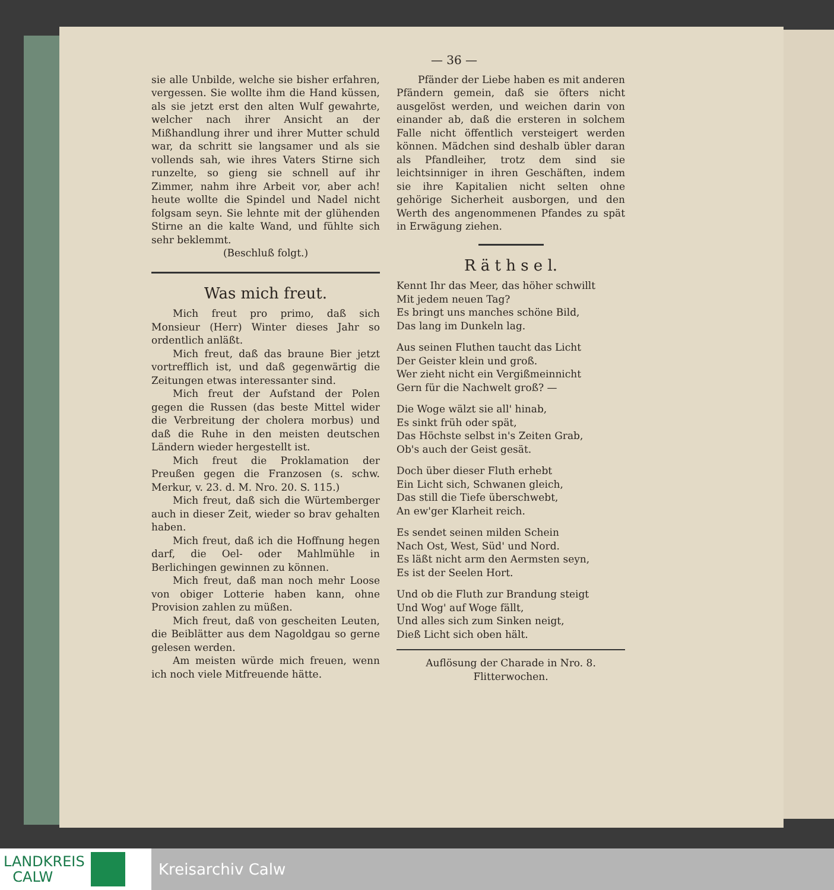— 36 —
sie alle Unbilde, welche sie bisher erfahren, vergessen. Sie wollte ihm die Hand küssen, als sie jetzt erst den alten Wulf gewahrte, welcher nach ihrer Ansicht an der Mißhandlung ihrer und ihrer Mutter schuld war, da schritt sie langsamer und als sie vollends sah, wie ihres Vaters Stirne sich runzelte, so gieng sie schnell auf ihr Zimmer, nahm ihre Arbeit vor, aber ach! heute wollte die Spindel und Nadel nicht folgsam seyn. Sie lehnte mit der glühenden Stirne an die kalte Wand, und fühlte sich sehr beklemmt.
(Beschluß folgt.)
Was mich freut.
Mich freut pro primo, daß sich Monsieur (Herr) Winter dieses Jahr so ordentlich anläßt.
Mich freut, daß das braune Bier jetzt vortrefflich ist, und daß gegenwärtig die Zeitungen etwas interessanter sind.
Mich freut der Aufstand der Polen gegen die Russen (das beste Mittel wider die Verbreitung der cholera morbus) und daß die Ruhe in den meisten deutschen Ländern wieder hergestellt ist.
Mich freut die Proklamation der Preußen gegen die Franzosen (s. schw. Merkur, v. 23. d. M. Nro. 20. S. 115.)
Mich freut, daß sich die Würtemberger auch in dieser Zeit, wieder so brav gehalten haben.
Mich freut, daß ich die Hoffnung hegen darf, die Oel- oder Mahlmühle in Berlichingen gewinnen zu können.
Mich freut, daß man noch mehr Loose von obiger Lotterie haben kann, ohne Provision zahlen zu müßen.
Mich freut, daß von gescheiten Leuten, die Beiblätter aus dem Nagoldgau so gerne gelesen werden.
Am meisten würde mich freuen, wenn ich noch viele Mitfreuende hätte.
Pfänder der Liebe haben es mit anderen Pfändern gemein, daß sie öfters nicht ausgelöst werden, und weichen darin von einander ab, daß die ersteren in solchem Falle nicht öffentlich versteigert werden können. Mädchen sind deshalb übler daran als Pfandleiher, trotz dem sind sie leichtsinniger in ihren Geschäften, indem sie ihre Kapitalien nicht selten ohne gehörige Sicherheit ausborgen, und den Werth des angenommenen Pfandes zu spät in Erwägung ziehen.
R ä t h s e l.
Kennt Ihr das Meer, das höher schwillt
Mit jedem neuen Tag?
Es bringt uns manches schöne Bild,
Das lang im Dunkeln lag.
Aus seinen Fluthen taucht das Licht
Der Geister klein und groß.
Wer zieht nicht ein Vergißmeinnicht
Gern für die Nachwelt groß? —
Die Woge wälzt sie all' hinab,
Es sinkt früh oder spät,
Das Höchste selbst in's Zeiten Grab,
Ob's auch der Geist gesät.
Doch über dieser Fluth erhebt
Ein Licht sich, Schwanen gleich,
Das still die Tiefe überschwebt,
An ew'ger Klarheit reich.
Es sendet seinen milden Schein
Nach Ost, West, Süd' und Nord.
Es läßt nicht arm den Aermsten seyn,
Es ist der Seelen Hort.
Und ob die Fluth zur Brandung steigt
Und Wog' auf Woge fällt,
Und alles sich zum Sinken neigt,
Dieß Licht sich oben hält.
Auflösung der Charade in Nro. 8.
Flitterwochen.
LANDKREIS
CALW
Kreisarchiv Calw